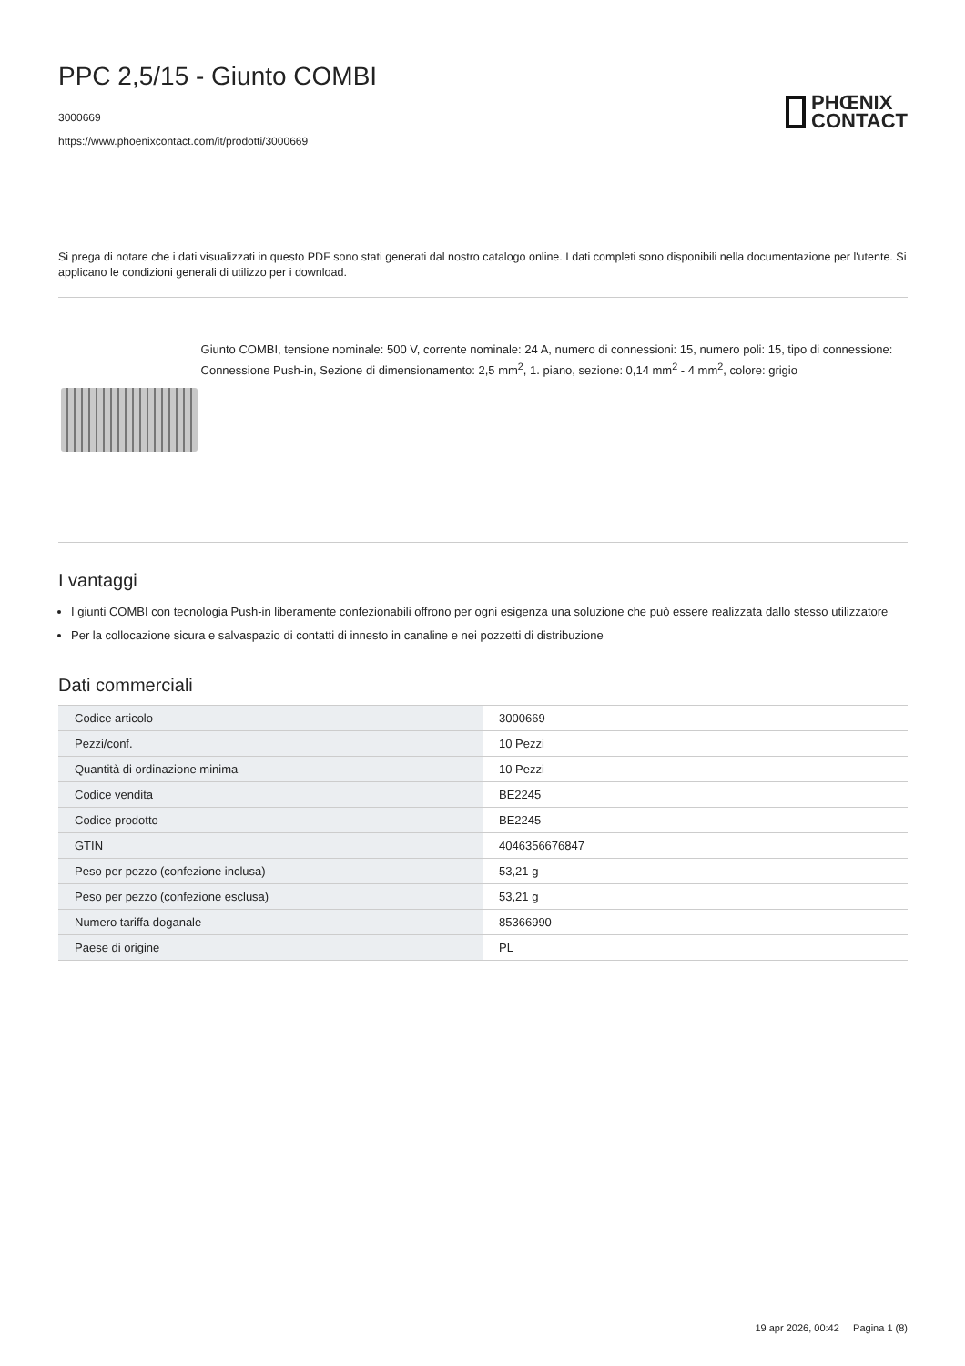PPC 2,5/15 - Giunto COMBI
3000669
https://www.phoenixcontact.com/it/prodotti/3000669
PHŒNIX
CONTACT
Si prega di notare che i dati visualizzati in questo PDF sono stati generati dal nostro catalogo online. I dati completi sono disponibili nella documentazione per l'utente. Si applicano le condizioni generali di utilizzo per i download.
Giunto COMBI, tensione nominale: 500 V, corrente nominale: 24 A, numero di connessioni: 15, numero poli: 15, tipo di connessione: Connessione Push-in, Sezione di dimensionamento: 2,5 mm<sup>2</sup>, 1. piano, sezione: 0,14 mm<sup>2</sup> - 4 mm<sup>2</sup>, colore: grigio
I vantaggi
I giunti COMBI con tecnologia Push-in liberamente confezionabili offrono per ogni esigenza una soluzione che può essere realizzata dallo stesso utilizzatore
Per la collocazione sicura e salvaspazio di contatti di innesto in canaline e nei pozzetti di distribuzione
Dati commerciali
| Codice articolo | 3000669 |
| Pezzi/conf. | 10 Pezzi |
| Quantità di ordinazione minima | 10 Pezzi |
| Codice vendita | BE2245 |
| Codice prodotto | BE2245 |
| GTIN | 4046356676847 |
| Peso per pezzo (confezione inclusa) | 53,21 g |
| Peso per pezzo (confezione esclusa) | 53,21 g |
| Numero tariffa doganale | 85366990 |
| Paese di origine | PL |
19 apr 2026, 00:42 Pagina 1 (8)